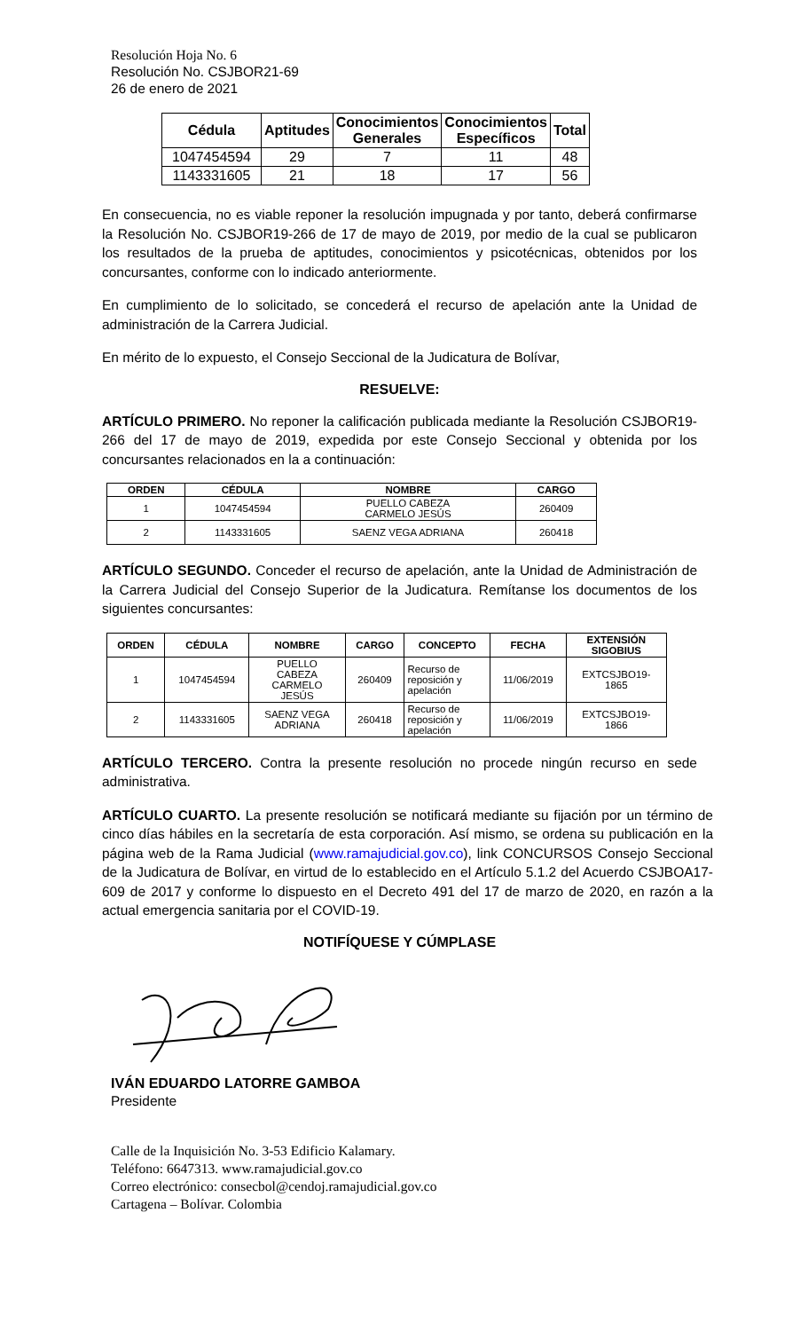Resolución Hoja No. 6
Resolución No. CSJBOR21-69
26 de enero de 2021
| Cédula | Aptitudes | Conocimientos Generales | Conocimientos Específicos | Total |
| --- | --- | --- | --- | --- |
| 1047454594 | 29 | 7 | 11 | 48 |
| 1143331605 | 21 | 18 | 17 | 56 |
En consecuencia, no es viable reponer la resolución impugnada y por tanto, deberá confirmarse la Resolución No. CSJBOR19-266 de 17 de mayo de 2019, por medio de la cual se publicaron los resultados de la prueba de aptitudes, conocimientos y psicotécnicas, obtenidos por los concursantes, conforme con lo indicado anteriormente.
En cumplimiento de lo solicitado, se concederá el recurso de apelación ante la Unidad de administración de la Carrera Judicial.
En mérito de lo expuesto, el Consejo Seccional de la Judicatura de Bolívar,
RESUELVE:
ARTÍCULO PRIMERO. No reponer la calificación publicada mediante la Resolución CSJBOR19-266 del 17 de mayo de 2019, expedida por este Consejo Seccional y obtenida por los concursantes relacionados en la a continuación:
| ORDEN | CÉDULA | NOMBRE | CARGO |
| --- | --- | --- | --- |
| 1 | 1047454594 | PUELLO CABEZA CARMELO JESÚS | 260409 |
| 2 | 1143331605 | SAENZ VEGA ADRIANA | 260418 |
ARTÍCULO SEGUNDO. Conceder el recurso de apelación, ante la Unidad de Administración de la Carrera Judicial del Consejo Superior de la Judicatura. Remítanse los documentos de los siguientes concursantes:
| ORDEN | CÉDULA | NOMBRE | CARGO | CONCEPTO | FECHA | EXTENSIÓN SIGOBIUS |
| --- | --- | --- | --- | --- | --- | --- |
| 1 | 1047454594 | PUELLO CABEZA CARMELO JESÚS | 260409 | Recurso de reposición y apelación | 11/06/2019 | EXTCSJBO19- 1865 |
| 2 | 1143331605 | SAENZ VEGA ADRIANA | 260418 | Recurso de reposición y apelación | 11/06/2019 | EXTCSJBO19- 1866 |
ARTÍCULO TERCERO. Contra la presente resolución no procede ningún recurso en sede administrativa.
ARTÍCULO CUARTO. La presente resolución se notificará mediante su fijación por un término de cinco días hábiles en la secretaría de esta corporación. Así mismo, se ordena su publicación en la página web de la Rama Judicial (www.ramajudicial.gov.co), link CONCURSOS Consejo Seccional de la Judicatura de Bolívar, en virtud de lo establecido en el Artículo 5.1.2 del Acuerdo CSJBOA17-609 de 2017 y conforme lo dispuesto en el Decreto 491 del 17 de marzo de 2020, en razón a la actual emergencia sanitaria por el COVID-19.
NOTIFÍQUESE Y CÚMPLASE
IVÁN EDUARDO LATORRE GAMBOA
Presidente
Calle de la Inquisición No. 3-53 Edificio Kalamary.
Teléfono: 6647313. www.ramajudicial.gov.co
Correo electrónico: consecbol@cendoj.ramajudicial.gov.co
Cartagena – Bolívar. Colombia